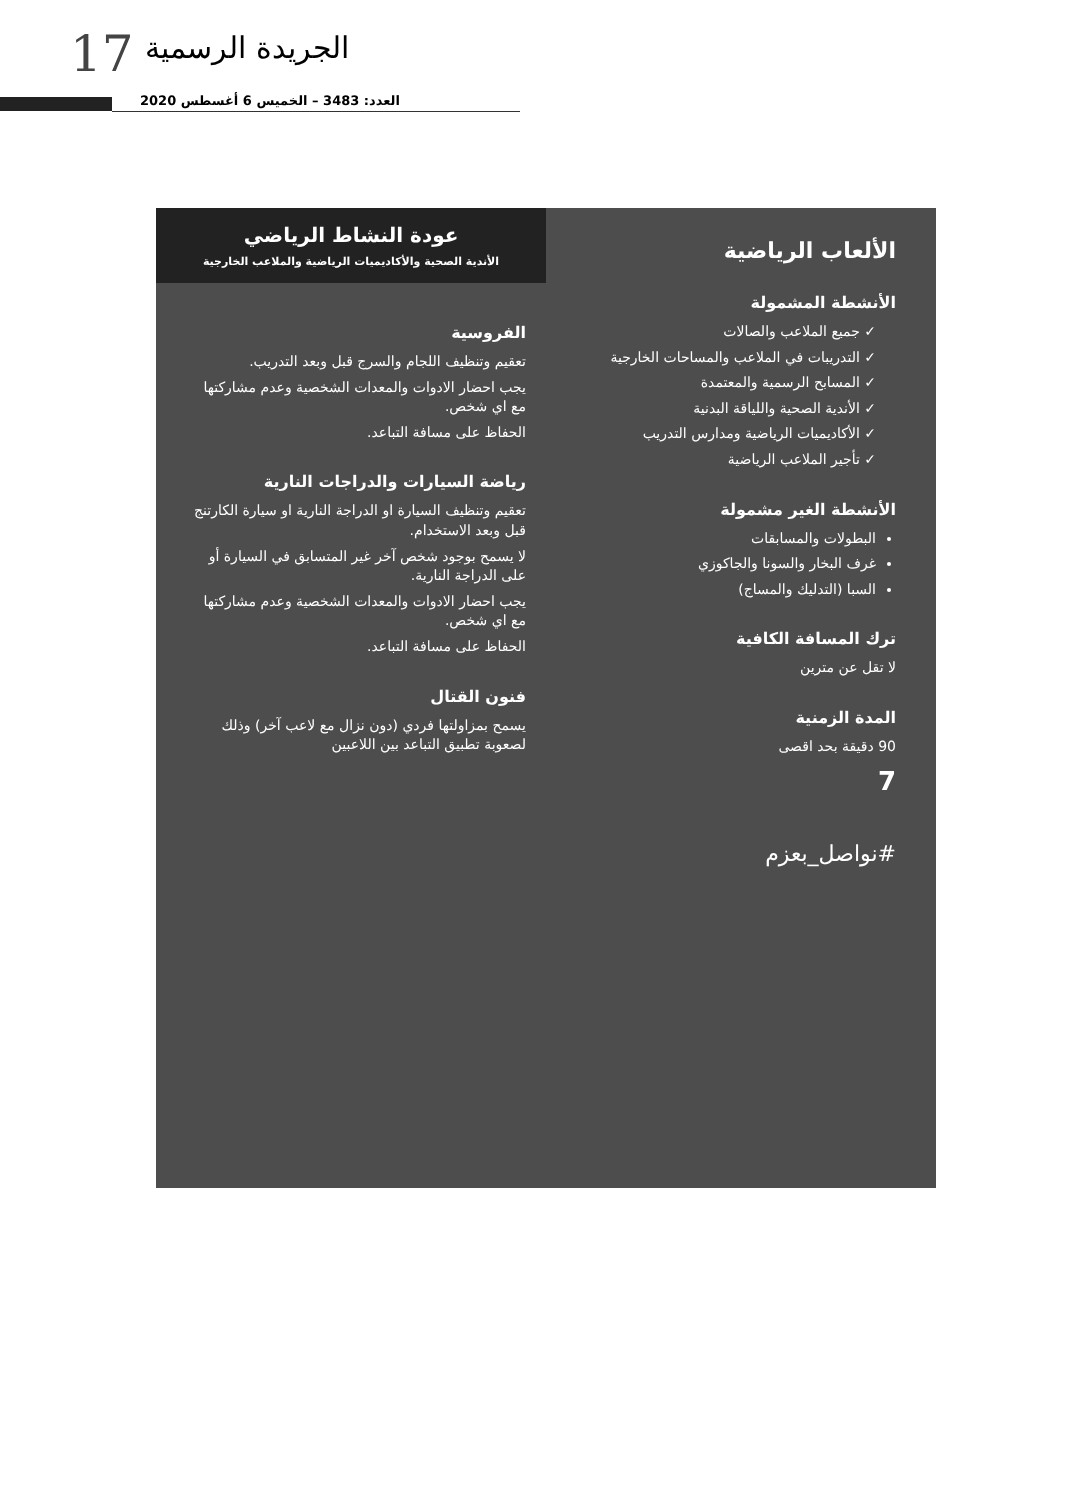17 الجريدة الرسمية
العدد: 3483 – الخميس 6 أغسطس 2020
الألعاب الرياضية
الأنشطة المشمولة
✓ جميع الملاعب والصالات
✓ التدريبات في الملاعب والمساحات الخارجية
✓ المسابح الرسمية والمعتمدة
✓ الأندية الصحية واللياقة البدنية
✓ الأكاديميات الرياضية ومدارس التدريب
✓ تأجير الملاعب الرياضية
الأنشطة الغير مشمولة
البطولات والمسابقات
غرف البخار والسونا والجاكوزي
السبا (التدليك والمساج)
ترك المسافة الكافية
لا تقل عن مترين
المدة الزمنية
90 دقيقة بحد اقصى
7
#نواصل_بعزم
عودة النشاط الرياضي
الأندية الصحية والأكاديميات الرياضية والملاعب الخارجية
الفروسية
تعقيم وتنظيف اللجام والسرج قبل وبعد التدريب.
يجب احضار الادوات والمعدات الشخصية وعدم مشاركتها مع اي شخص.
الحفاظ على مسافة التباعد.
رياضة السيارات والدراجات النارية
تعقيم وتنظيف السيارة او الدراجة النارية او سيارة الكارتنج قبل وبعد الاستخدام.
لا يسمح بوجود شخص آخر غير المتسابق في السيارة أو على الدراجة النارية.
يجب احضار الادوات والمعدات الشخصية وعدم مشاركتها مع اي شخص.
الحفاظ على مسافة التباعد.
فنون القتال
يسمح بمزاولتها فردي (دون نزال مع لاعب آخر) وذلك لصعوبة تطبيق التباعد بين اللاعبين